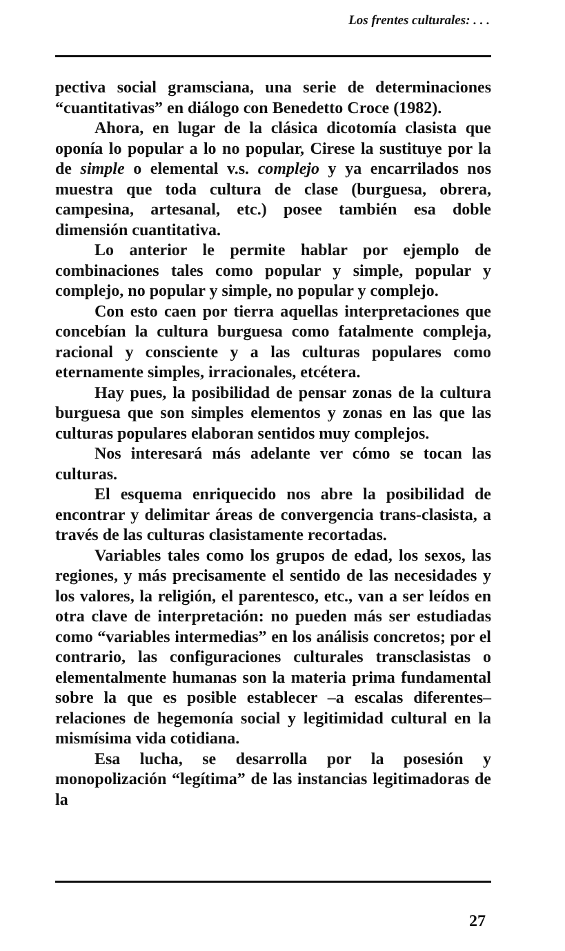Los frentes culturales: . . .
pectiva social gramsciana, una serie de determinaciones “cuantitativas” en diálogo con Benedetto Croce (1982).
Ahora, en lugar de la clásica dicotomía clasista que oponía lo popular a lo no popular, Cirese la sustituye por la de simple o elemental v.s. complejo y ya encarrilados nos muestra que toda cultura de clase (burguesa, obrera, campesina, artesanal, etc.) posee también esa doble dimensión cuantitativa.
Lo anterior le permite hablar por ejemplo de combinaciones tales como popular y simple, popular y complejo, no popular y simple, no popular y complejo.
Con esto caen por tierra aquellas interpretaciones que concebían la cultura burguesa como fatalmente compleja, racional y consciente y a las culturas populares como eternamente simples, irracionales, etcétera.
Hay pues, la posibilidad de pensar zonas de la cultura burguesa que son simples elementos y zonas en las que las culturas populares elaboran sentidos muy complejos.
Nos interesará más adelante ver cómo se tocan las culturas.
El esquema enriquecido nos abre la posibilidad de encontrar y delimitar áreas de convergencia trans-clasista, a través de las culturas clasistamente recortadas.
Variables tales como los grupos de edad, los sexos, las regiones, y más precisamente el sentido de las necesidades y los valores, la religión, el parentesco, etc., van a ser leídos en otra clave de interpretación: no pueden más ser estudiadas como “variables intermedias” en los análisis concretos; por el contrario, las configuraciones culturales transclasistas o elementalmente humanas son la materia prima fundamental sobre la que es posible establecer –a escalas diferentes– relaciones de hegemonía social y legitimidad cultural en la mismísima vida cotidiana.
Esa lucha, se desarrolla por la posesión y monopolización “legítima” de las instancias legitimadoras de la
27